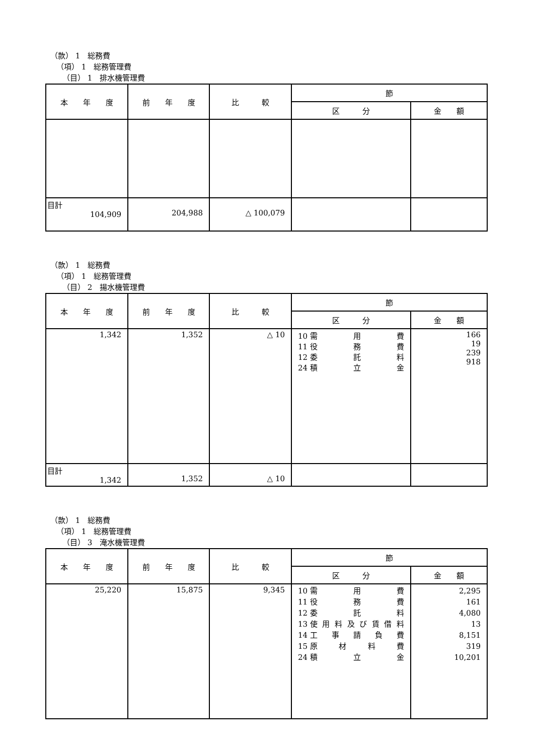（款） 1　総務費
（項） 1　総務管理費
（目） 1　排水機管理費
| 本 年 度 | 前 年 度 | 比 較 | 節 | |
| --- | --- | --- | --- | --- |
| | | | 区 分 | 金 額 |
| 目計 104,909 | 204,988 | △ 100,079 | | |
（款） 1　総務費
（項） 1　総務管理費
（目） 2　揚水機管理費
| 本 年 度 | 前 年 度 | 比 較 | 節 | |
| --- | --- | --- | --- | --- |
| | | | 区 分 | 金 額 |
| 1,342 | 1,352 | △ 10 | 10 需 用 費 11 役 務 費 12 委 託 料 24 積 立 金 | 166 19 239 918 |
| 目計 1,342 | 1,352 | △ 10 | | |
（款） 1　総務費
（項） 1　総務管理費
（目） 3　淹水機管理費
| 本 年 度 | 前 年 度 | 比 較 | 節 | |
| --- | --- | --- | --- | --- |
| | | | 区 分 | 金 額 |
| 25,220 | 15,875 | 9,345 | 10 需 用 費 11 役 務 費 12 委 託 料 13 使 用 料 及 び 賃 借 料 14 工 事 請 負 費 15 原 材 料 費 24 積 立 金 | 2,295 161 4,080 13 8,151 319 10,201 |